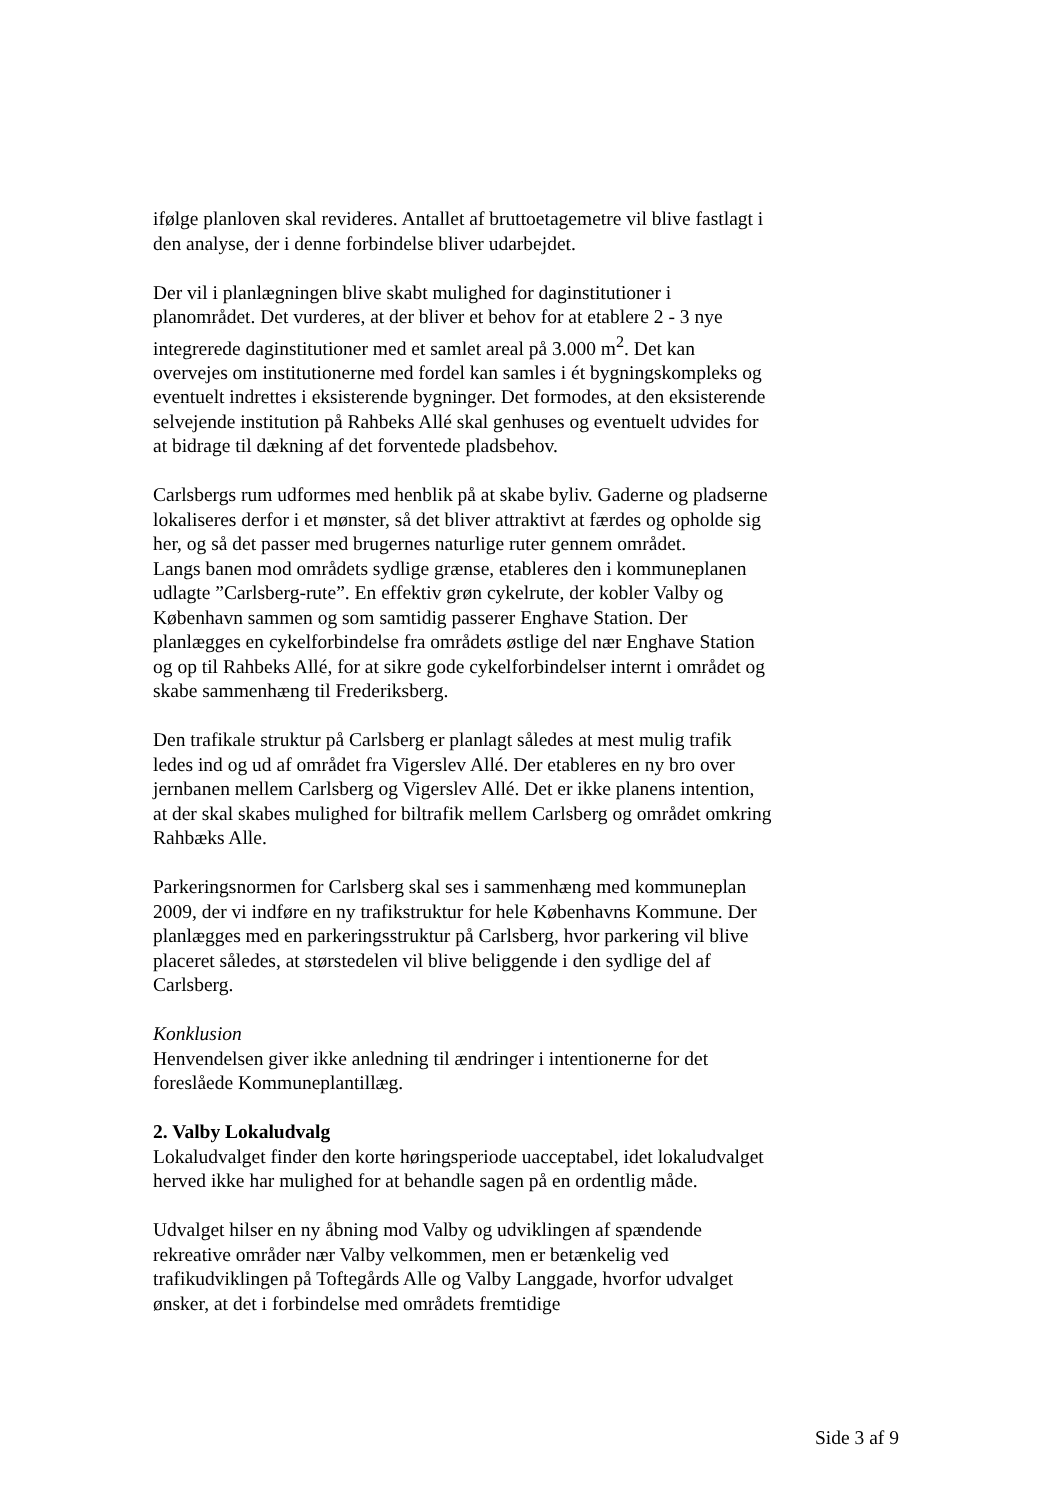ifølge planloven skal revideres. Antallet af bruttoetagemetre vil blive fastlagt i den analyse, der i denne forbindelse bliver udarbejdet.
Der vil i planlægningen blive skabt mulighed for daginstitutioner i planområdet. Det vurderes, at der bliver et behov for at etablere 2 - 3 nye integrerede daginstitutioner med et samlet areal på 3.000 m<sup>2</sup>. Det kan overvejes om institutionerne med fordel kan samles i ét bygningskompleks og eventuelt indrettes i eksisterende bygninger. Det formodes, at den eksisterende selvejende institution på Rahbeks Allé skal genhuses og eventuelt udvides for at bidrage til dækning af det forventede pladsbehov.
Carlsbergs rum udformes med henblik på at skabe byliv. Gaderne og pladserne lokaliseres derfor i et mønster, så det bliver attraktivt at færdes og opholde sig her, og så det passer med brugernes naturlige ruter gennem området.
Langs banen mod områdets sydlige grænse, etableres den i kommuneplanen udlagte ”Carlsberg-rute”. En effektiv grøn cykelrute, der kobler Valby og København sammen og som samtidig passerer Enghave Station. Der planlægges en cykelforbindelse fra områdets østlige del nær Enghave Station og op til Rahbeks Allé, for at sikre gode cykelforbindelser internt i området og skabe sammenhæng til Frederiksberg.
Den trafikale struktur på Carlsberg er planlagt således at mest mulig trafik ledes ind og ud af området fra Vigerslev Allé. Der etableres en ny bro over jernbanen mellem Carlsberg og Vigerslev Allé. Det er ikke planens intention, at der skal skabes mulighed for biltrafik mellem Carlsberg og området omkring Rahbæks Alle.
Parkeringsnormen for Carlsberg skal ses i sammenhæng med kommuneplan 2009, der vi indføre en ny trafikstruktur for hele Københavns Kommune. Der planlægges med en parkeringsstruktur på Carlsberg, hvor parkering vil blive placeret således, at størstedelen vil blive beliggende i den sydlige del af Carlsberg.
Konklusion
Henvendelsen giver ikke anledning til ændringer i intentionerne for det foreslåede Kommuneplantillæg.
2. Valby Lokaludvalg
Lokaludvalget finder den korte høringsperiode uacceptabel, idet lokaludvalget herved ikke har mulighed for at behandle sagen på en ordentlig måde.
Udvalget hilser en ny åbning mod Valby og udviklingen af spændende rekreative områder nær Valby velkommen, men er betænkelig ved trafikudviklingen på Toftegårds Alle og Valby Langgade, hvorfor udvalget ønsker, at det i forbindelse med områdets fremtidige
Side 3 af 9